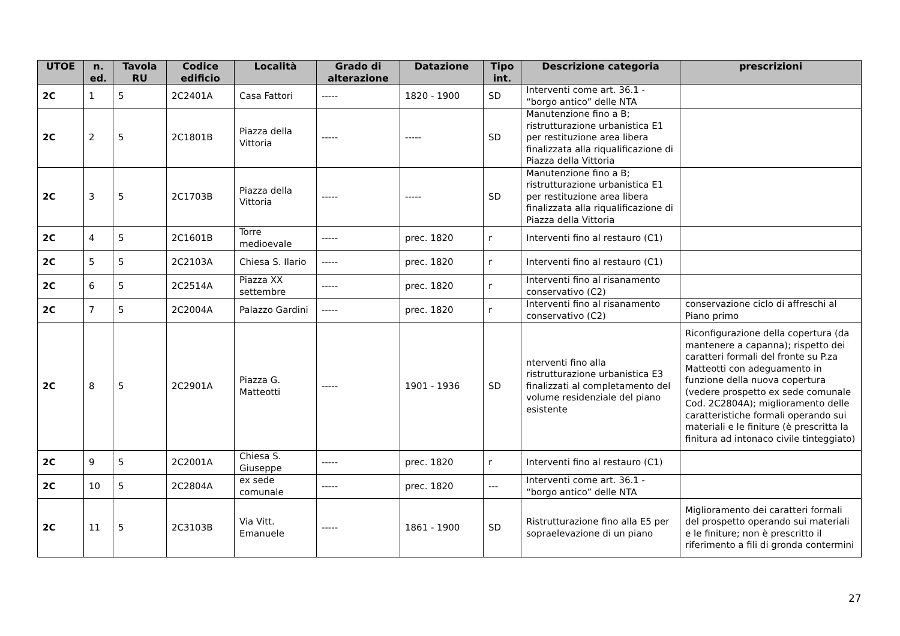| UTOE | n. ed. | Tavola RU | Codice edificio | Località | Grado di alterazione | Datazione | Tipo int. | Descrizione categoria | prescrizioni |
| --- | --- | --- | --- | --- | --- | --- | --- | --- | --- |
| 2C | 1 | 5 | 2C2401A | Casa Fattori | ----- | 1820 - 1900 | SD | Interventi come art. 36.1 - “borgo antico” delle NTA | |
| 2C | 2 | 5 | 2C1801B | Piazza della Vittoria | ----- | ----- | SD | Manutenzione fino a B; ristrutturazione urbanistica E1 per restituzione area libera finalizzata alla riqualificazione di Piazza della Vittoria | |
| 2C | 3 | 5 | 2C1703B | Piazza della Vittoria | ----- | ----- | SD | Manutenzione fino a B; ristrutturazione urbanistica E1 per restituzione area libera finalizzata alla riqualificazione di Piazza della Vittoria | |
| 2C | 4 | 5 | 2C1601B | Torre medioevale | ----- | prec. 1820 | r | Interventi fino al restauro (C1) | |
| 2C | 5 | 5 | 2C2103A | Chiesa S. Ilario | ----- | prec. 1820 | r | Interventi fino al restauro (C1) | |
| 2C | 6 | 5 | 2C2514A | Piazza XX settembre | ----- | prec. 1820 | r | Interventi fino al risanamento conservativo (C2) | |
| 2C | 7 | 5 | 2C2004A | Palazzo Gardini | ----- | prec. 1820 | r | Interventi fino al risanamento conservativo (C2) | conservazione ciclo di affreschi al Piano primo |
| 2C | 8 | 5 | 2C2901A | Piazza G. Matteotti | ----- | 1901 - 1936 | SD | nterventi fino alla ristrutturazione urbanistica E3 finalizzati al completamento del volume residenziale del piano esistente | Riconfigurazione della copertura (da mantenere a capanna); rispetto dei caratteri formali del fronte su P.za Matteotti con adeguamento in funzione della nuova copertura (vedere prospetto ex sede comunale Cod. 2C2804A); miglioramento delle caratteristiche formali operando sui materiali e le finiture (è prescritta la finitura ad intonaco civile tinteggiato) |
| 2C | 9 | 5 | 2C2001A | Chiesa S. Giuseppe | ----- | prec. 1820 | r | Interventi fino al restauro (C1) | |
| 2C | 10 | 5 | 2C2804A | ex sede comunale | ----- | prec. 1820 | --- | Interventi come art. 36.1 - “borgo antico” delle NTA | |
| 2C | 11 | 5 | 2C3103B | Via Vitt. Emanuele | ----- | 1861 - 1900 | SD | Ristrutturazione fino alla E5 per sopraelevazione di un piano | Miglioramento dei caratteri formali del prospetto operando sui materiali e le finiture; non è prescritto il riferimento a fili di gronda contermini |
27